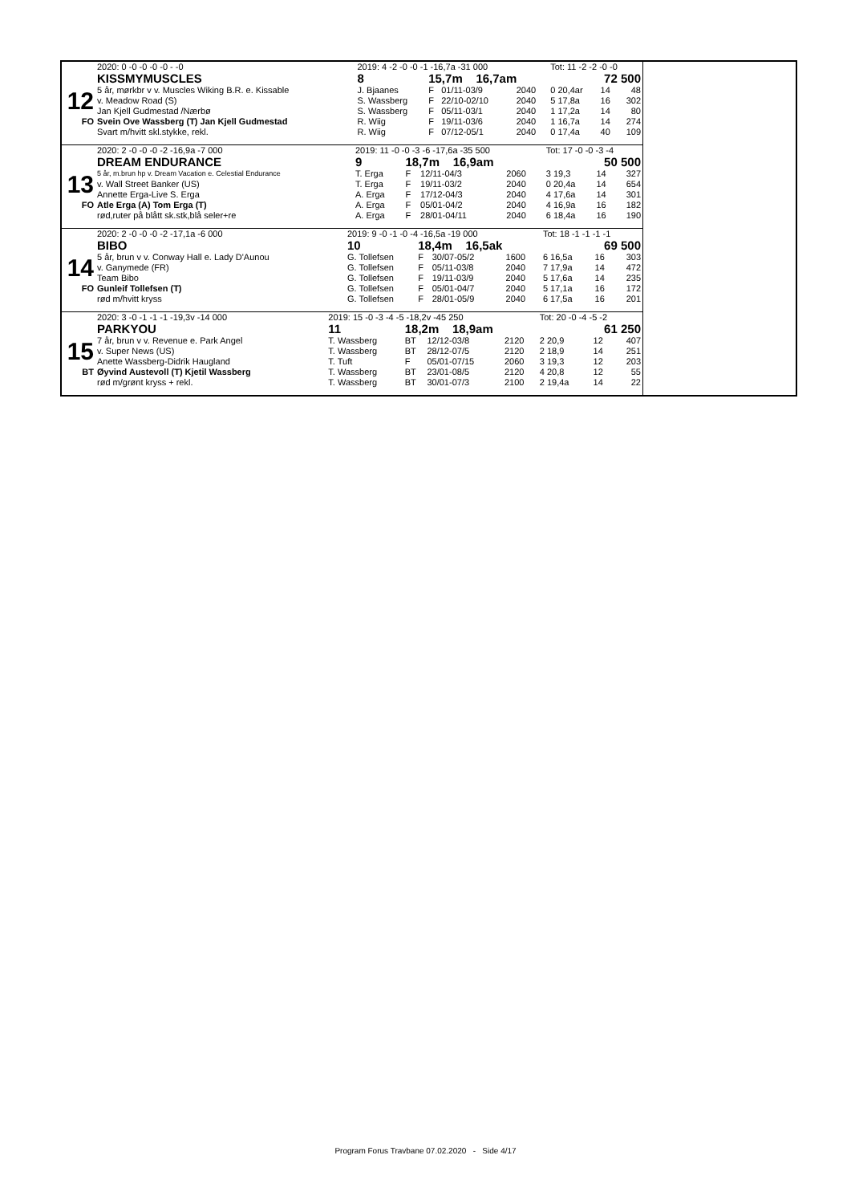| | 2020: 0 -0 -0 -0 -0 - -0 | 2019: 4 -2 -0 -0 -1 -16,7a -31 000 | | | | Tot: 11 -2 -2 -0 -0 | | |
| | KISSMYMUSCLES | 8 | 15,7m 16,7am | | | 72 500 | | |
| 12 | 5 år, mørkbr v v. Muscles Wiking B.R. e. Kissable | J. Bjaanes | F | 01/11-03/9 | 2040 | 0 20,4ar | 14 | 48 |
| | v. Meadow Road (S) | S. Wassberg | F | 22/10-02/10 | 2040 | 5 17,8a | 16 | 302 |
| | Jan Kjell Gudmestad /Nærbø | S. Wassberg | F | 05/11-03/1 | 2040 | 1 17,2a | 14 | 80 |
| FO | Svein Ove Wassberg (T) Jan Kjell Gudmestad | R. Wiig | F | 19/11-03/6 | 2040 | 1 16,7a | 14 | 274 |
| | Svart m/hvitt skl.stykke, rekl. | R. Wiig | F | 07/12-05/1 | 2040 | 0 17,4a | 40 | 109 |
| | 2020: 2 -0 -0 -0 -2 -16,9a -7 000 | 2019: 11 -0 -0 -3 -6 -17,6a -35 500 | | | | Tot: 17 -0 -0 -3 -4 | | |
| | DREAM ENDURANCE | 9 | 18,7m 16,9am | | | 50 500 | | |
| 13 | 5 år, m.brun hp v. Dream Vacation e. Celestial Endurance | T. Erga | F | 12/11-04/3 | 2060 | 3 19,3 | 14 | 327 |
| | v. Wall Street Banker (US) | T. Erga | F | 19/11-03/2 | 2040 | 0 20,4a | 14 | 654 |
| | Annette Erga-Live S. Erga | A. Erga | F | 17/12-04/3 | 2040 | 4 17,6a | 14 | 301 |
| FO | Atle Erga (A) Tom Erga (T) | A. Erga | F | 05/01-04/2 | 2040 | 4 16,9a | 16 | 182 |
| | rød,ruter på blått sk.stk,blå seler+re | A. Erga | F | 28/01-04/11 | 2040 | 6 18,4a | 16 | 190 |
| | 2020: 2 -0 -0 -0 -2 -17,1a -6 000 | 2019: 9 -0 -1 -0 -4 -16,5a -19 000 | | | | Tot: 18 -1 -1 -1 -1 | | |
| | BIBO | 10 | 18,4m 16,5ak | | | 69 500 | | |
| 14 | 5 år, brun v v. Conway Hall e. Lady D'Aunou | G. Tollefsen | F | 30/07-05/2 | 1600 | 6 16,5a | 16 | 303 |
| | v. Ganymede (FR) | G. Tollefsen | F | 05/11-03/8 | 2040 | 7 17,9a | 14 | 472 |
| | Team Bibo | G. Tollefsen | F | 19/11-03/9 | 2040 | 5 17,6a | 14 | 235 |
| FO | Gunleif Tollefsen (T) | G. Tollefsen | F | 05/01-04/7 | 2040 | 5 17,1a | 16 | 172 |
| | rød m/hvitt kryss | G. Tollefsen | F | 28/01-05/9 | 2040 | 6 17,5a | 16 | 201 |
| | 2020: 3 -0 -1 -1 -1 -19,3v -14 000 | 2019: 15 -0 -3 -4 -5 -18,2v -45 250 | | | | Tot: 20 -0 -4 -5 -2 | | |
| | PARKYOU | 11 | 18,2m 18,9am | | | 61 250 | | |
| 15 | 7 år, brun v v. Revenue e. Park Angel | T. Wassberg | BT | 12/12-03/8 | 2120 | 2 20,9 | 12 | 407 |
| | v. Super News (US) | T. Wassberg | BT | 28/12-07/5 | 2120 | 2 18,9 | 14 | 251 |
| | Anette Wassberg-Didrik Haugland | T. Tuft | F | 05/01-07/15 | 2060 | 3 19,3 | 12 | 203 |
| BT | Øyvind Austevoll (T) Kjetil Wassberg | T. Wassberg | BT | 23/01-08/5 | 2120 | 4 20,8 | 12 | 55 |
| | rød m/grønt kryss + rekl. | T. Wassberg | BT | 30/01-07/3 | 2100 | 2 19,4a | 14 | 22 |
Program Forus Travbane 07.02.2020 - Side 4/17